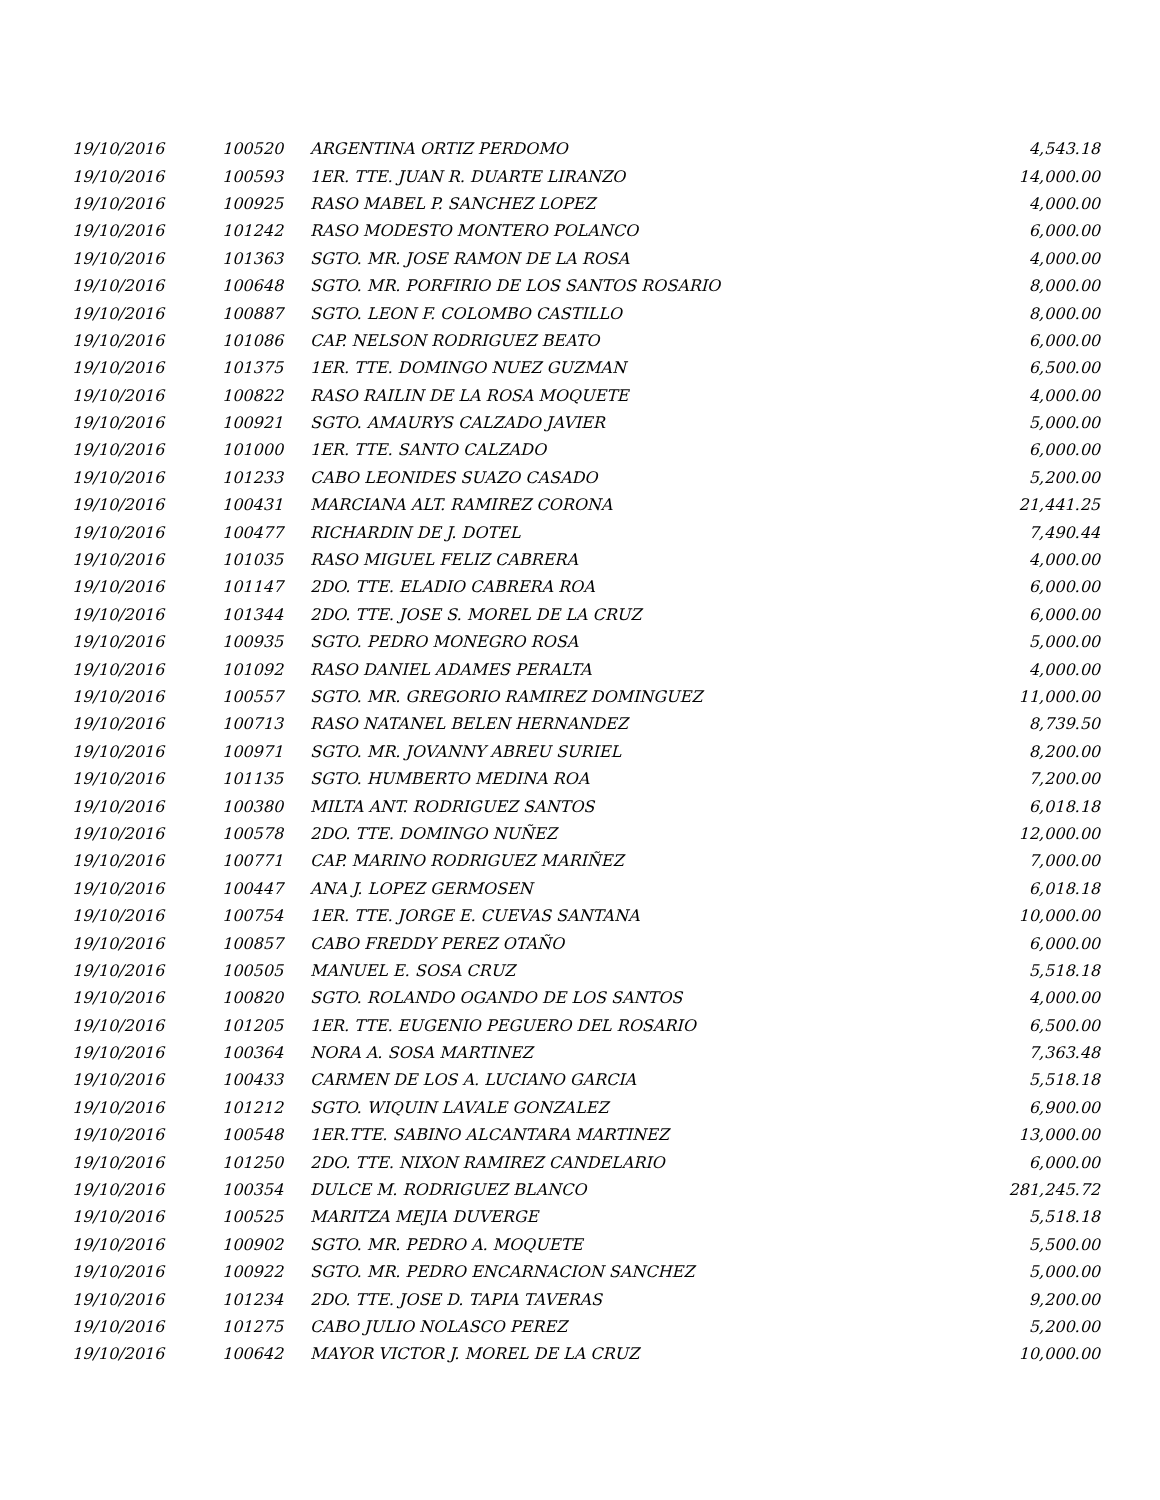| 19/10/2016 | 100520 | ARGENTINA ORTIZ PERDOMO | 4,543.18 |
| 19/10/2016 | 100593 | 1ER. TTE. JUAN R. DUARTE LIRANZO | 14,000.00 |
| 19/10/2016 | 100925 | RASO MABEL P. SANCHEZ LOPEZ | 4,000.00 |
| 19/10/2016 | 101242 | RASO MODESTO MONTERO POLANCO | 6,000.00 |
| 19/10/2016 | 101363 | SGTO. MR. JOSE RAMON DE LA ROSA | 4,000.00 |
| 19/10/2016 | 100648 | SGTO. MR. PORFIRIO DE LOS SANTOS ROSARIO | 8,000.00 |
| 19/10/2016 | 100887 | SGTO. LEON F. COLOMBO CASTILLO | 8,000.00 |
| 19/10/2016 | 101086 | CAP. NELSON RODRIGUEZ BEATO | 6,000.00 |
| 19/10/2016 | 101375 | 1ER. TTE. DOMINGO NUEZ GUZMAN | 6,500.00 |
| 19/10/2016 | 100822 | RASO RAILIN DE LA ROSA MOQUETE | 4,000.00 |
| 19/10/2016 | 100921 | SGTO. AMAURYS CALZADO JAVIER | 5,000.00 |
| 19/10/2016 | 101000 | 1ER. TTE. SANTO CALZADO | 6,000.00 |
| 19/10/2016 | 101233 | CABO LEONIDES SUAZO CASADO | 5,200.00 |
| 19/10/2016 | 100431 | MARCIANA ALT. RAMIREZ CORONA | 21,441.25 |
| 19/10/2016 | 100477 | RICHARDIN DE J. DOTEL | 7,490.44 |
| 19/10/2016 | 101035 | RASO MIGUEL FELIZ CABRERA | 4,000.00 |
| 19/10/2016 | 101147 | 2DO. TTE. ELADIO CABRERA ROA | 6,000.00 |
| 19/10/2016 | 101344 | 2DO. TTE. JOSE S. MOREL DE LA CRUZ | 6,000.00 |
| 19/10/2016 | 100935 | SGTO. PEDRO MONEGRO ROSA | 5,000.00 |
| 19/10/2016 | 101092 | RASO DANIEL ADAMES PERALTA | 4,000.00 |
| 19/10/2016 | 100557 | SGTO. MR. GREGORIO RAMIREZ DOMINGUEZ | 11,000.00 |
| 19/10/2016 | 100713 | RASO NATANEL BELEN HERNANDEZ | 8,739.50 |
| 19/10/2016 | 100971 | SGTO. MR. JOVANNY ABREU SURIEL | 8,200.00 |
| 19/10/2016 | 101135 | SGTO. HUMBERTO MEDINA ROA | 7,200.00 |
| 19/10/2016 | 100380 | MILTA ANT. RODRIGUEZ SANTOS | 6,018.18 |
| 19/10/2016 | 100578 | 2DO. TTE. DOMINGO NUÑEZ | 12,000.00 |
| 19/10/2016 | 100771 | CAP. MARINO RODRIGUEZ MARIÑEZ | 7,000.00 |
| 19/10/2016 | 100447 | ANA J. LOPEZ GERMOSEN | 6,018.18 |
| 19/10/2016 | 100754 | 1ER. TTE. JORGE E. CUEVAS SANTANA | 10,000.00 |
| 19/10/2016 | 100857 | CABO FREDDY PEREZ OTAÑO | 6,000.00 |
| 19/10/2016 | 100505 | MANUEL E. SOSA CRUZ | 5,518.18 |
| 19/10/2016 | 100820 | SGTO. ROLANDO OGANDO DE LOS SANTOS | 4,000.00 |
| 19/10/2016 | 101205 | 1ER. TTE. EUGENIO PEGUERO DEL ROSARIO | 6,500.00 |
| 19/10/2016 | 100364 | NORA A. SOSA MARTINEZ | 7,363.48 |
| 19/10/2016 | 100433 | CARMEN DE LOS A. LUCIANO GARCIA | 5,518.18 |
| 19/10/2016 | 101212 | SGTO. WIQUIN LAVALE GONZALEZ | 6,900.00 |
| 19/10/2016 | 100548 | 1ER.TTE. SABINO ALCANTARA MARTINEZ | 13,000.00 |
| 19/10/2016 | 101250 | 2DO. TTE. NIXON RAMIREZ CANDELARIO | 6,000.00 |
| 19/10/2016 | 100354 | DULCE M. RODRIGUEZ BLANCO | 281,245.72 |
| 19/10/2016 | 100525 | MARITZA MEJIA DUVERGE | 5,518.18 |
| 19/10/2016 | 100902 | SGTO. MR. PEDRO A. MOQUETE | 5,500.00 |
| 19/10/2016 | 100922 | SGTO. MR. PEDRO ENCARNACION SANCHEZ | 5,000.00 |
| 19/10/2016 | 101234 | 2DO. TTE. JOSE D. TAPIA TAVERAS | 9,200.00 |
| 19/10/2016 | 101275 | CABO JULIO NOLASCO PEREZ | 5,200.00 |
| 19/10/2016 | 100642 | MAYOR VICTOR J. MOREL DE LA CRUZ | 10,000.00 |